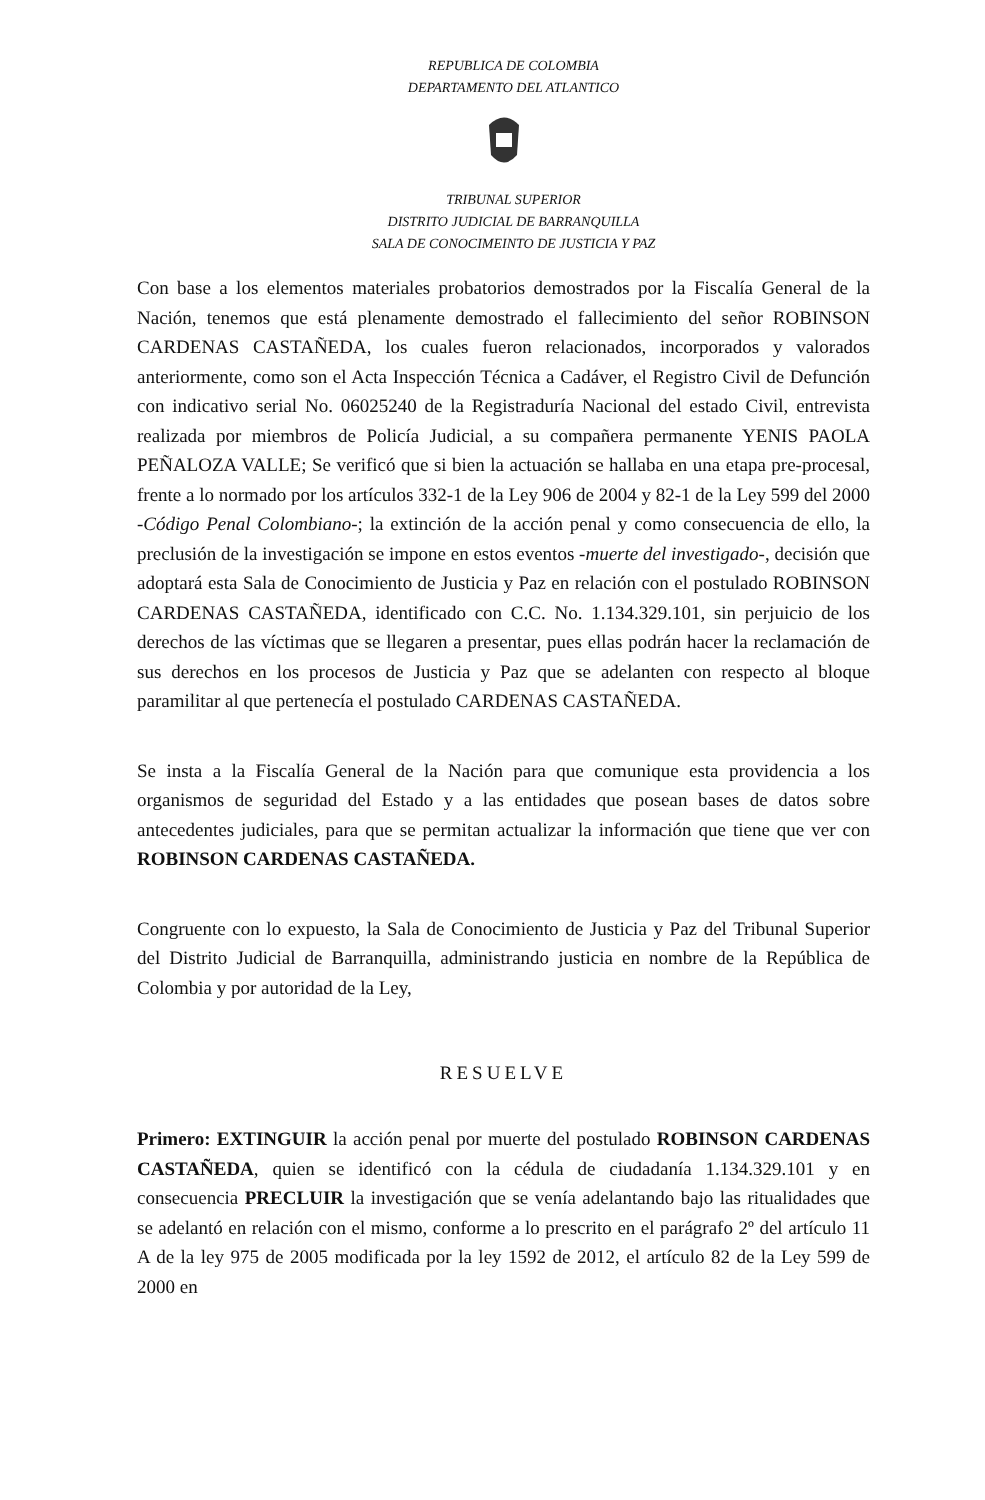REPUBLICA DE COLOMBIA
DEPARTAMENTO DEL ATLANTICO
TRIBUNAL SUPERIOR
DISTRITO JUDICIAL DE BARRANQUILLA
SALA DE CONOCIMEINTO DE JUSTICIA Y PAZ
Con base a los elementos materiales probatorios demostrados por la Fiscalía General de la Nación, tenemos que está plenamente demostrado el fallecimiento del señor ROBINSON CARDENAS CASTAÑEDA, los cuales fueron relacionados, incorporados y valorados anteriormente, como son el Acta Inspección Técnica a Cadáver, el Registro Civil de Defunción con indicativo serial No. 06025240 de la Registraduría Nacional del estado Civil, entrevista realizada por miembros de Policía Judicial, a su compañera permanente YENIS PAOLA PEÑALOZA VALLE; Se verificó que si bien la actuación se hallaba en una etapa pre-procesal, frente a lo normado por los artículos 332-1 de la Ley 906 de 2004 y 82-1 de la Ley 599 del 2000 -Código Penal Colombiano-; la extinción de la acción penal y como consecuencia de ello, la preclusión de la investigación se impone en estos eventos -muerte del investigado-, decisión que adoptará esta Sala de Conocimiento de Justicia y Paz en relación con el postulado ROBINSON CARDENAS CASTAÑEDA, identificado con C.C. No. 1.134.329.101, sin perjuicio de los derechos de las víctimas que se llegaren a presentar, pues ellas podrán hacer la reclamación de sus derechos en los procesos de Justicia y Paz que se adelanten con respecto al bloque paramilitar al que pertenecía el postulado CARDENAS CASTAÑEDA.
Se insta a la Fiscalía General de la Nación para que comunique esta providencia a los organismos de seguridad del Estado y a las entidades que posean bases de datos sobre antecedentes judiciales, para que se permitan actualizar la información que tiene que ver con ROBINSON CARDENAS CASTAÑEDA.
Congruente con lo expuesto, la Sala de Conocimiento de Justicia y Paz del Tribunal Superior del Distrito Judicial de Barranquilla, administrando justicia en nombre de la República de Colombia y por autoridad de la Ley,
RESUELVE
Primero: EXTINGUIR la acción penal por muerte del postulado ROBINSON CARDENAS CASTAÑEDA, quien se identificó con la cédula de ciudadanía 1.134.329.101 y en consecuencia PRECLUIR la investigación que se venía adelantando bajo las ritualidades que se adelantó en relación con el mismo, conforme a lo prescrito en el parágrafo 2º del artículo 11 A de la ley 975 de 2005 modificada por la ley 1592 de 2012, el artículo 82 de la Ley 599 de 2000 en